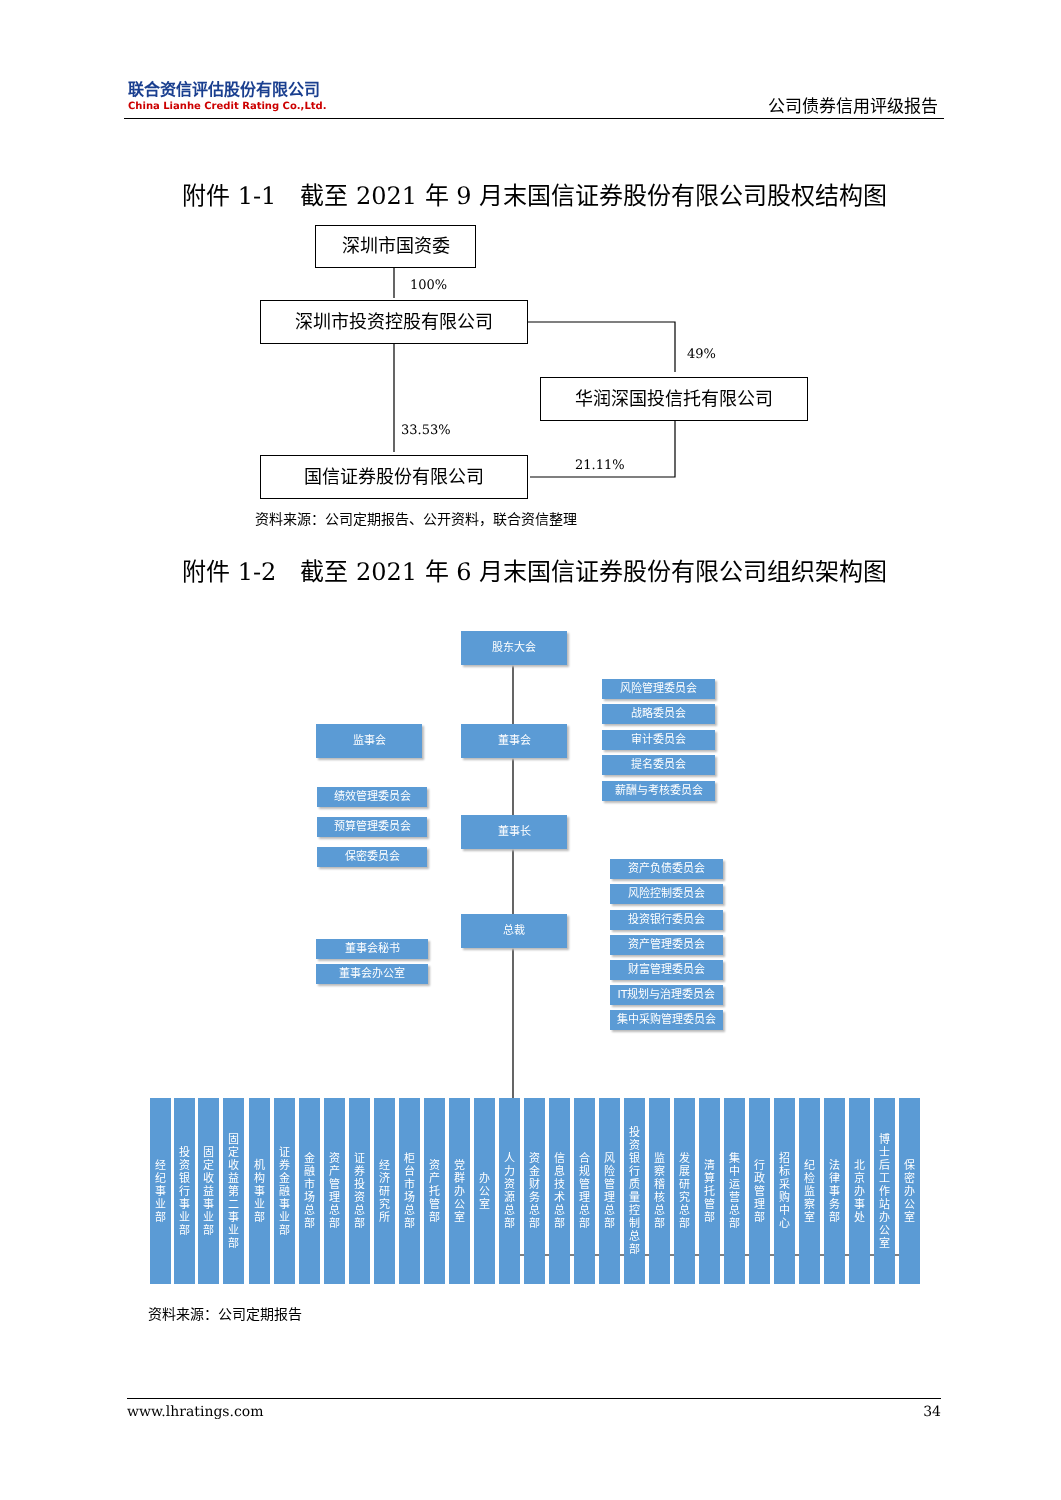联合资信评估股份有限公司
China Lianhe Credit Rating Co.,Ltd.
公司债券信用评级报告
附件 1-1　截至 2021 年 9 月末国信证券股份有限公司股权结构图
深圳市国资委
100%
深圳市投资控股有限公司
49%
华润深国投信托有限公司
33.53%
21.11%
国信证券股份有限公司
资料来源：公司定期报告、公开资料，联合资信整理
附件 1-2　截至 2021 年 6 月末国信证券股份有限公司组织架构图
股东大会
监事会 董事会
风险管理委员会
战略委员会
审计委员会
提名委员会
薪酬与考核委员会
绩效管理委员会
预算管理委员会
保密委员会
董事长
资产负债委员会
风险控制委员会
投资银行委员会
资产管理委员会
财富管理委员会
IT规划与治理委员会
集中采购管理委员会
总裁
董事会秘书
董事会办公室
经纪事业部
投资银行事业部
固定收益事业部
固定收益第二事业部
机构事业部
证券金融事业部
金融市场总部
资产管理总部
证券投资总部
经济研究所
柜台市场总部
资产托管部
党群办公室
办公室
人力资源总部
资金财务总部
信息技术总部
合规管理总部
风险管理总部
投资银行质量控制总部
监察稽核总部
发展研究总部
清算托管部
集中运营总部
行政管理部
招标采购中心
纪检监察室
法律事务部
北京办事处
博士后工作站办公室
保密办公室
资料来源：公司定期报告
www.lhratings.com 34